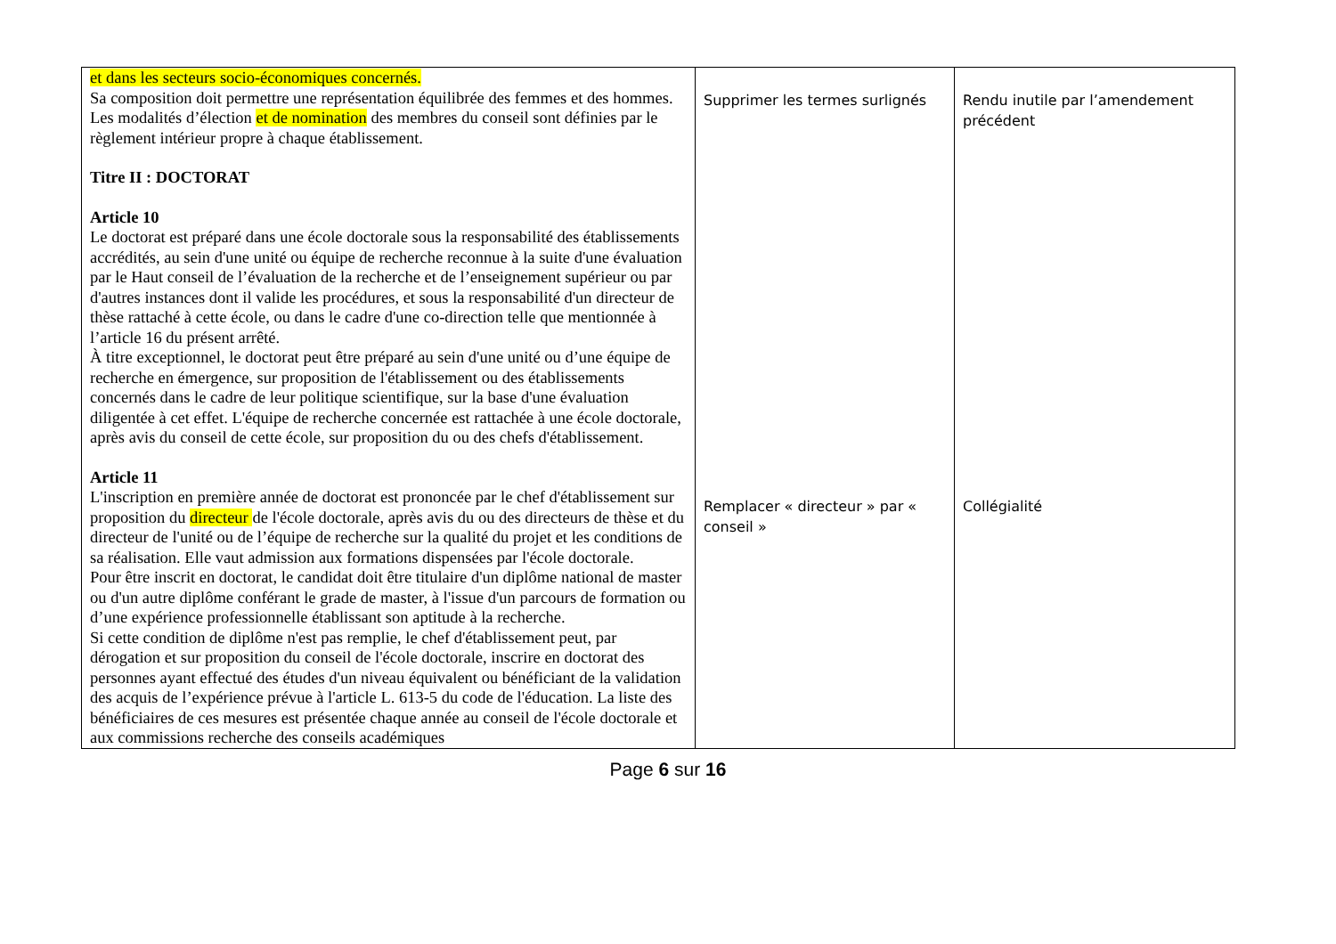| et dans les secteurs socio-économiques concernés. Sa composition doit permettre une représentation équilibrée des femmes et des hommes. Les modalités d’élection et de nomination des membres du conseil sont définies par le règlement intérieur propre à chaque établissement. Titre II : DOCTORAT Article 10 Le doctorat est préparé dans une école doctorale sous la responsabilité des établissements accrédités, au sein d'une unité ou équipe de recherche reconnue à la suite d'une évaluation par le Haut conseil de l’évaluation de la recherche et de l’enseignement supérieur ou par d'autres instances dont il valide les procédures, et sous la responsabilité d'un directeur de thèse rattaché à cette école, ou dans le cadre d'une co-direction telle que mentionnée à l’article 16 du présent arrêté. À titre exceptionnel, le doctorat peut être préparé au sein d'une unité ou d’une équipe de recherche en émergence, sur proposition de l'établissement ou des établissements concernés dans le cadre de leur politique scientifique, sur la base d'une évaluation diligentée à cet effet. L'équipe de recherche concernée est rattachée à une école doctorale, après avis du conseil de cette école, sur proposition du ou des chefs d'établissement. Article 11 L'inscription en première année de doctorat est prononcée par le chef d'établissement sur proposition du directeur de l'école doctorale, après avis du ou des directeurs de thèse et du directeur de l'unité ou de l’équipe de recherche sur la qualité du projet et les conditions de sa réalisation. Elle vaut admission aux formations dispensées par l'école doctorale. Pour être inscrit en doctorat, le candidat doit être titulaire d'un diplôme national de master ou d'un autre diplôme conférant le grade de master, à l'issue d'un parcours de formation ou d’une expérience professionnelle établissant son aptitude à la recherche. Si cette condition de diplôme n'est pas remplie, le chef d'établissement peut, par dérogation et sur proposition du conseil de l'école doctorale, inscrire en doctorat des personnes ayant effectué des études d'un niveau équivalent ou bénéficiant de la validation des acquis de l’expérience prévue à l'article L. 613-5 du code de l'éducation. La liste des bénéficiaires de ces mesures est présentée chaque année au conseil de l'école doctorale et aux commissions recherche des conseils académiques | Supprimer les termes surlignés Remplacer « directeur » par « conseil » | Rendu inutile par l’amendement précédent Collégialité |
Page 6 sur 16